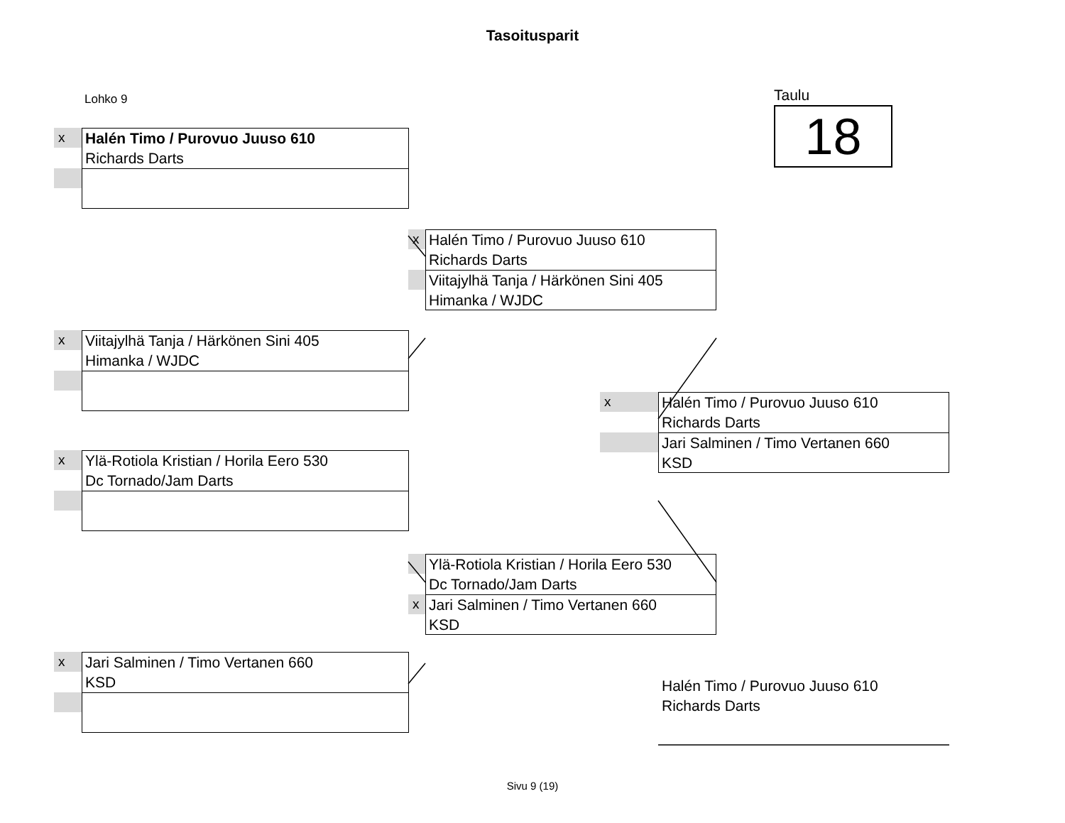Tasoitusparit
Lohko 9
Taulu
18
x
Halén Timo / Purovuo Juuso 610
Richards Darts
x
Viitajylhä Tanja / Härkönen Sini 405
Himanka / WJDC
x
Ylä-Rotiola Kristian / Horila Eero 530
Dc Tornado/Jam Darts
x
Jari Salminen / Timo Vertanen 660
KSD
x
Halén Timo / Purovuo Juuso 610
Richards Darts
Viitajylhä Tanja / Härkönen Sini 405
Himanka / WJDC
x
Ylä-Rotiola Kristian / Horila Eero 530
Dc Tornado/Jam Darts
Jari Salminen / Timo Vertanen 660
KSD
x
Halén Timo / Purovuo Juuso 610
Richards Darts
Jari Salminen / Timo Vertanen 660
KSD
Halén Timo / Purovuo Juuso 610
Richards Darts
Sivu 9 (19)